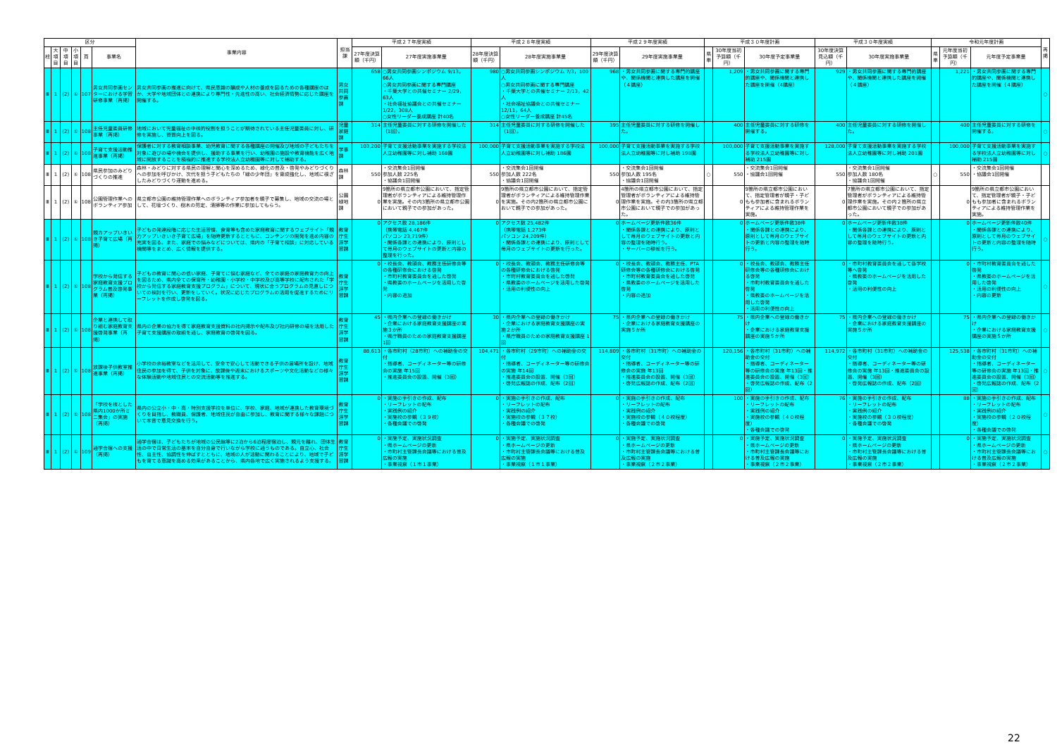| 区分 | | | | | | 事業内容 | 担当課 | 平成２７年度実績 | | 平成２８年度実績 | | 平成２９年度実績 | | 平成３０年度計画 | | | 平成３０年度実績 | | 令和元年度計画 | | | 再掲 |
| --- | --- | --- | --- | --- | --- | --- | --- | --- | --- | --- | --- | --- | --- | --- | --- | --- | --- | --- | --- | --- | --- | --- |
| 柱 | 大項目 | 中項目 | 小項目 | 頁 | 事業名 | | | 27年度決算額（千円） | 27年度実施事業量 | 28年度決算額（千円） | 28年度実施事業量 | 29年度決算額（千円） | 29年度実施事業量 | 県単 | 30年度当初予算額（千円） | 30年度予定事業量 | 30年度決算見込額（千円） | 30年度実施事業量 | 県単 | 元年度当初予算額（千円） | 元年度予定事業量 | |
| Ⅲ | 1 | (2) | ① | 107 | 男女共同参画センターにおける学習研修事業（再掲） | 男女共同参画の推進に向けて、県民意識の醸成や人材の養成を図るための各種講座のほか、大学や地域団体との連携により専門性・先進性の高い、社会経済情勢に応じた講座を開催する。 | 男女共同参画課 | 658 | ○男女共同参画シンポジウム 9/13，66人 ○男女共同参画に関する専門講座 ・千葉大学との共催セミナー 2/29，63人 ・社会福祉協議会との共催セミナー 1/22，308人 ○女性リーダー養成講座 計40名 | 980 | ○男女共同参画シンポジウム 7/3，100人 ○男女共同参画に関する専門講座 ・千葉大学との共催セミナー 2/13，42人 ・社会福祉協議会との共催セミナー 12/11，64人 ○女性リーダー養成講座 計45名 | 968 | ・男女共同参画に関する専門的講座や、関係機関と連携した講座を開催（４講座） | | 1,209 | ・男女共同参画に関する専門的講座や、関係機関と連携した講座を開催（4講座） | 929 | ・男女共同参画に関する専門的講座や、関係機関と連携した講座を開催（４講座） | | 1,221 | ・男女共同参画に関する専門的講座や、関係機関と連携した講座を開催（４講座） | ○ |
| Ⅲ | 1 | (2) | ① | 108 | 主任児童委員研修事業（再掲） | 地域において児童福祉の中核的役割を担うことが期待されている主任児童委員に対し、研修を実施し、資質向上を図る。 | 児童家庭課 | 314 | 主任児童委員に対する研修を開催した（1回）。 | 314 | 主任児童委員に対する研修を開催した（1回）。 | 395 | 主任児童委員に対する研修を開催した。 | | 400 | 主任児童委員に対する研修を開催する。 | 400 | 主任児童委員に対する研修を開催した。 | | 400 | 主任児童委員に対する研修を開催する。 | ○ |
| Ⅲ | 1 | (2) | ① | 108 | 子育て支援活動推進事業（再掲） | 保護者に対する教育相談事業、幼児教育に関する各種講座の開催及び地域の子どもたちを対象に遊びの場や機会を提供し、援助する事業を行い、幼稚園の施設や教育機能を広く地域に開放することを積極的に推進する学校法人立幼稚園等に対して補助する。 | 学事課 | 103,200 | 子育て支援活動事業を実施する学校法人立幼稚園等に対し補助 168園 | 100,000 | 子育て支援活動事業を実施する学校法人立幼稚園等に対し補助 186園 | 100,000 | 子育て支援活動事業を実施する学校法人立幼稚園等に対し補助 198園 | | 100,000 | 子育て支援活動事業を実施する学校法人立幼稚園等に対し補助 215園 | 128,000 | 子育て支援活動事業を実施する学校法人立幼稚園等に対し補助 201園 | | 100,000 | 子育て支援活動事業を実施する学校法人立幼稚園等に対し補助 215園 | ○ |
| Ⅲ | 1 | (2) | ① | 108 | 県民参加のみどりづくりの推進 | 森林・みどりに対する県民の理解と関心を深めるため、緑化の普及・啓発やみどりづくりへの参加を呼びかけ、次代を担う子どもたちの「緑の少年団」を育成強化し、地域に根ざしたみどりづくり運動を進める。 | 森林課 | 550 | ・交流集会1回開催 参加人数 225名 ・協議会1回開催 | 550 | ・交流集会1回開催 参加人数 222名 ・協議会1回開催 | 550 | ・交流集会1回開催 参加人数 195名 ・協議会1回開催 | ○ | 550 | ・交流集会1回開催 ・協議会1回開催 | 550 | ・交流集会1回開催 参加人数 180名 ・協議会1回開催 | ○ | 550 | ・交流集会1回開催 ・協議会1回開催 | |
| Ⅲ | 1 | (2) | ① | 108 | 公園管理作業へのボランティア参加 | 県立都市公園の維持管理作業へのボランティア参加者を親子で募集し、地域の交流の場として、花壇づくり、樹木の剪定、清掃等の作業に参加してもらう。 | 公園緑地課 | 0 | 9箇所の県立都市公園において、指定管理者がボランティアによる維持管理作業を実施。その内3箇所の県立都市公園において親子での参加があった。 | 0 | 9箇所の県立都市公園において、指定管理者がボランティアによる維持管理作業を実施。その内2箇所の県立都市公園において親子での参加があった。 | 0 | 4箇所の県立都市公園において、指定管理者がボランティアによる維持管理作業を実施。その内3箇所の県立都市公園において親子での参加があった。 | | 0 | 9箇所の県立都市公園において、指定管理者が親子・子どもも参加者に含まれるボランティアによる維持管理作業を実施。 | 0 | 7箇所の県立都市公園において、指定管理者がボランティアによる維持管理作業を実施。その内２箇所の県立都市公園において親子での参加があった。 | | 0 | 9箇所の県立都市公園において、指定管理者が親子・子どもも参加者に含まれるボランティアによる維持管理作業を実施。 | |
| Ⅲ | 1 | (2) | ① | 108 | 親カアップいきいき子育て広場（再掲） | 子どもの発達段階に応じた生活習慣、食育等も含めた家庭教育に関するウェブサイト「親力アップいきいき子育て広場」を随時更新するとともに、コンテンツの開発を進め内容の充実を図る。また、家庭での悩みなどについては、県内の「子育て相談」に対応している機関等をまとめ、広く情報を提供する。 | 教育庁生涯学習課 | 0 | アクセス数 28,186件 （携帯電話 4,467件 パソコン 23,719件） ・関係各課との連携により、原則として毎月のウェブサイトの更新と内容の整理を行った。 | 0 | アクセス数 25,482件 （携帯電話 1,273件 パソコン 24,209件） ・関係各課との連携により、原則として毎月のウェブサイトの更新を行った。 | 0 | ホームページ更新件数36件 ・関係各課との連携により、原則として毎月のウェブサイトの更新と内容の整理を随時行う。 ・サーバーの移転を行う。 | | 0 | ホームページ更新件数38件 ・関係各課との連携により、原則として毎月のウェブサイトの更新と内容の整理を随時行う。 | 0 | ホームページ更新件数38件 ・関係各課との連携により、原則として毎月のウェブサイトの更新と内容の整理を随時行う。 | | 0 | ホームページ更新件数40件 ・関係各課との連携により、原則として毎月のウェブサイトの更新と内容の整理を随時行う。 | ○ |
| Ⅲ | 1 | (2) | ① | 108 | 学校から発信する家庭教育支援プログラム普及啓発事業（再掲） | 子どもの教育に関心の低い家庭、子育てに悩む家庭など、全ての家庭の家庭教育力の向上を図るため、県内全ての保育所・幼稚園・小学校・中学校及び高等学校に配布された「学校から発信する家庭教育支援プログラム」について、現状に合うプログラムの見直しについての検討を行い、更新をしていく。状況に応じたプログラムの活用を促進するためにリーフレットを作成し啓発を図る。 | 教育庁生涯学習課 | 0 | ・校長会、教頭会、教務主任研修会等の各種研修会における啓発 ・市町村教育委員会を通した啓発 ・県教委のホームページを活用した啓発 ・内容の追加 | 0 | ・校長会、教頭会、教務主任研修会等の各種研修会における啓発 ・市町村教育委員会を通した啓発 ・県教委のホームページを活用した啓発 ・活用の利便性の向上 | 0 | ・校長会、教頭会、教務主任、PTA研修会等の各種研修会における啓発 ・市町村教育委員会を通した啓発 ・県教委のホームページを活用した啓発 ・内容の追加 | | 0 | ・校長会、教頭会、教務主任研修会等の各種研修会における啓発 ・市町村教育委員会を通した啓発 ・県教委のホームページを活用した啓発 ・活用の利便性の向上 | 0 | ・市町村教育委員会を通して各学校等へ啓発 ・県教委のホームページを活用した啓発 ・活用の利便性の向上 | | 0 | ・市町村教育委員会を通した啓発 ・県教委のホームページを活用した啓発 ・活用の利便性の向上 ・内容の更新 | ○ |
| Ⅲ | 1 | (2) | ① | 108 | 企業と連携して取り組む家庭教育支援啓発事業（再掲） | 県内の企業の協力を得て家庭教育支援資料の社内掲示や配布及び社内研修の場を活用した子育て支援講座の取組を通し、家庭教育の啓発を図る。 | 教育庁生涯学習課 | 45 | ・県内企業への登録の働きかけ ・企業における家庭教育支援講座の実施３か所 ・県庁職員のための家庭教育支援講座 1回 | 30 | ・県内企業への登録の働きかけ ・企業における家庭教育支援講座の実施２か所 ・県庁職員のための家庭教育支援講座 1回 | 75 | ・県内企業への登録の働きかけ ・企業における家庭教育支援講座の実施５か所 | | 75 | ・県内企業への登録の働きかけ ・企業における家庭教育支援講座の実施５か所 | 75 | ・県内企業への登録の働きかけ ・企業における家庭教育支援講座の実施５か所 | | 75 | ・県内企業への登録の働きかけ ・企業における家庭教育支援講座の実施５か所 | ○ |
| Ⅲ | 1 | (2) | ① | 108 | 放課後子供教室推進事業（再掲） | 小学校の余裕教室などを活用して、安全で安心して活動できる子供の居場所を設け、地域住民の参加を得て、子供を対象に、放課後や週末におけるスポーツや文化活動などの様々な体験活動や地域住民との交流活動等を推進する。 | 教育庁生涯学習課 | 88,613 | ・各市町村（28市町）への補助金の交付 ・指導者、コーディネーター等の研修会の実施 年15回 ・推進委員会の設置、開催（3回） | 104,471 | ・各市町村（29市町）への補助金の交付 ・指導者、コーディネーター等の研修会の実施 年14回 ・推進委員会の設置、開催（3回） ・啓発広報誌の作成、配布（2回） | 114,809 | ・各市町村（31市町）への補助金の交付 ・指導者、コーディネーター等の研修会の実施 年13回 ・推進委員会の設置、開催（3回） ・啓発広報誌の作成、配布（2回） | | 120,156 | ・各市町村（31市町）への補助金の交付 ・指導者、コーディネーター等の研修会の実施 年13回・推進委員会の設置、開催（3回） ・啓発広報誌の作成、配布（2回） | 114,972 | ・各市町村（31市町）への補助金の交付 ・指導者、コーディネーター等の研修会の実施 年13回・推進委員会の設置、開催（3回） ・啓発広報誌の作成、配布（2回） | | 125,538 | ・各市町村（31市町）への補助金の交付 ・指導者、コーディネーター等の研修会の実施 年13回・推進委員会の設置、開催（3回） ・啓発広報誌の作成、配布（2回） | ○ |
| Ⅲ | 1 | (2) | ① | 108 | 「学校を核とした県内1000か所ミニ集会」の実施（再掲） | 県内の公立小・中・高・特別支援学校を単位に、学校、家庭、地域が連携した教育環境づくりを目指し、教職員、保護者、地域住民が自由に参加し、教育に関する様々な課題について本音で意見交換を行う。 | 教育庁生涯学習課 | 0 | ・実施の手引きの作成、配布 ・リーフレットの配布 ・実践例の紹介 ・実施校の参観（３９校） ・各種会議での啓発 | 0 | ・実施の手引きの作成、配布 ・リーフレットの配布 ・実践例の紹介 ・実施校の参観（３７校） ・各種会議での啓発 | 0 | ・実施の手引きの作成、配布 ・リーフレットの配布 ・実践例の紹介 ・実施校の参観（４０校程度） ・各種会議での啓発 | | 100 | ・実施の手引きの作成、配布 ・リーフレットの配布 ・実践例の紹介 ・実施校の参観（４０校程度） ・各種会議での啓発 | 76 | ・実施の手引きの作成、配布 ・リーフレットの配布 ・実践例の紹介 ・実施校の参観（３０校程度） ・各種会議での啓発 | | 88 | ・実施の手引きの作成、配布 ・リーフレットの配布 ・実践例の紹介 ・実施校の参観（２０校程度） ・各種会議での啓発 | ○ |
| Ⅲ | 1 | (2) | ① | 109 | 通学合宿への支援（再掲） | 通学合宿は、子どもたちが地域の公民館等に2泊から6泊程度宿泊し、親元を離れ、団体生活の中で日常生活の基本を自分自身で行いながら学校に通うものである。自立心、社会性、自主性、協調性を伸ばすとともに、地域の人が活動に関わることにより、地域で子どもを育てる意識を高める効果があることから、県内各地で広く実施されるよう支援する。 | 教育庁生涯学習課 | 0 | ・実施予定、実施状況調査 ・県ホームページの更新 ・市町村主管課長会議等における普及広報の実施 ・事業視察（１市１事業） | 0 | ・実施予定、実施状況調査 ・県ホームページの更新 ・市町村主管課長会議等における普及広報の実施 ・事業視察（１市１事業） | 0 | ・実施予定、実施状況調査 ・県ホームページの更新 ・市町村主管課長会議等における普及広報の実施 ・事業視察（２市２事業） | | 0 | ・実施予定、実施状況調査 ・県ホームページの更新 ・市町村主管課長会議等における普及広報の実施 ・事業視察（２市２事業） | 0 | ・実施予定、実施状況調査 ・県ホームページの更新 ・市町村主管課長会議等における普及広報の実施 ・事業視察（２市２事業） | | 0 | ・実施予定、実施状況調査 ・県ホームページの更新 ・市町村主管課長会議等における普及広報の実施 ・事業視察（２市２事業） | ○ |
22